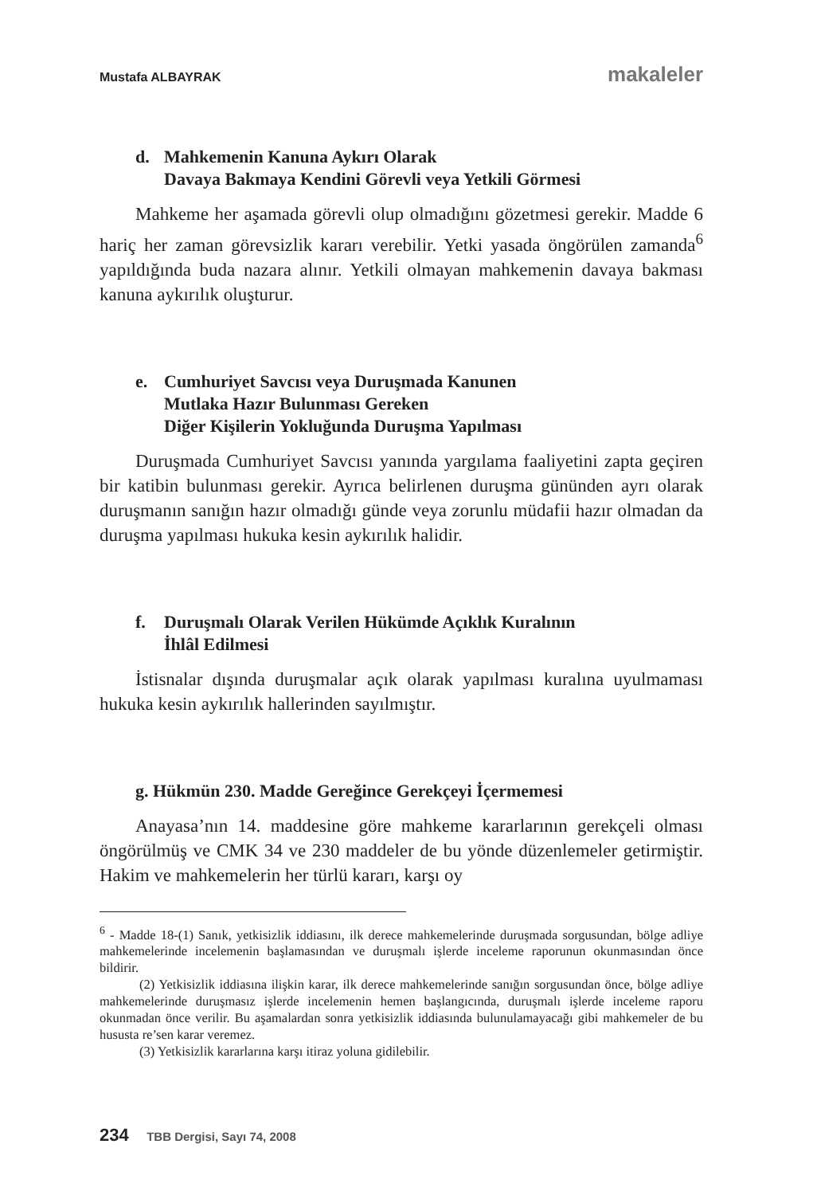Mustafa ALBAYRAK makaleler
d. Mahkemenin Kanuna Aykırı Olarak
Davaya Bakmaya Kendini Görevli veya Yetkili Görmesi
Mahkeme her aşamada görevli olup olmadığını gözetmesi gerekir. Madde 6 hariç her zaman görevsizlik kararı verebilir. Yetki yasada öngörülen zamanda<sup>6</sup> yapıldığında buda nazara alınır. Yetkili olmayan mahkemenin davaya bakması kanuna aykırılık oluşturur.
e. Cumhuriyet Savcısı veya Duruşmada Kanunen
Mutlaka Hazır Bulunması Gereken
Diğer Kişilerin Yokluğunda Duruşma Yapılması
Duruşmada Cumhuriyet Savcısı yanında yargılama faaliyetini zapta geçiren bir katibin bulunması gerekir. Ayrıca belirlenen duruşma gününden ayrı olarak duruşmanın sanığın hazır olmadığı günde veya zorunlu müdafii hazır olmadan da duruşma yapılması hukuka kesin aykırılık halidir.
f. Duruşmalı Olarak Verilen Hükümde Açıklık Kuralının
İhlâl Edilmesi
İstisnalar dışında duruşmalar açık olarak yapılması kuralına uyulmaması hukuka kesin aykırılık hallerinden sayılmıştır.
g. Hükmün 230. Madde Gereğince Gerekçeyi İçermemesi
Anayasa’nın 14. maddesine göre mahkeme kararlarının gerekçeli olması öngörülmüş ve CMK 34 ve 230 maddeler de bu yönde düzenlemeler getirmiştir. Hakim ve mahkemelerin her türlü kararı, karşı oy
<sup>6</sup> - Madde 18-(1) Sanık, yetkisizlik iddiasını, ilk derece mahkemelerinde duruşmada sorgusundan, bölge adliye mahkemelerinde incelemenin başlamasından ve duruşmalı işlerde inceleme raporunun okunmasından önce bildirir.
(2) Yetkisizlik iddiasına ilişkin karar, ilk derece mahkemelerinde sanığın sorgusundan önce, bölge adliye mahkemelerinde duruşmasız işlerde incelemenin hemen başlangıcında, duruşmalı işlerde inceleme raporu okunmadan önce verilir. Bu aşamalardan sonra yetkisizlik iddiasında bulunulamayacağı gibi mahkemeler de bu hususta re’sen karar veremez.
(3) Yetkisizlik kararlarına karşı itiraz yoluna gidilebilir.
234 TBB Dergisi, Sayı 74, 2008